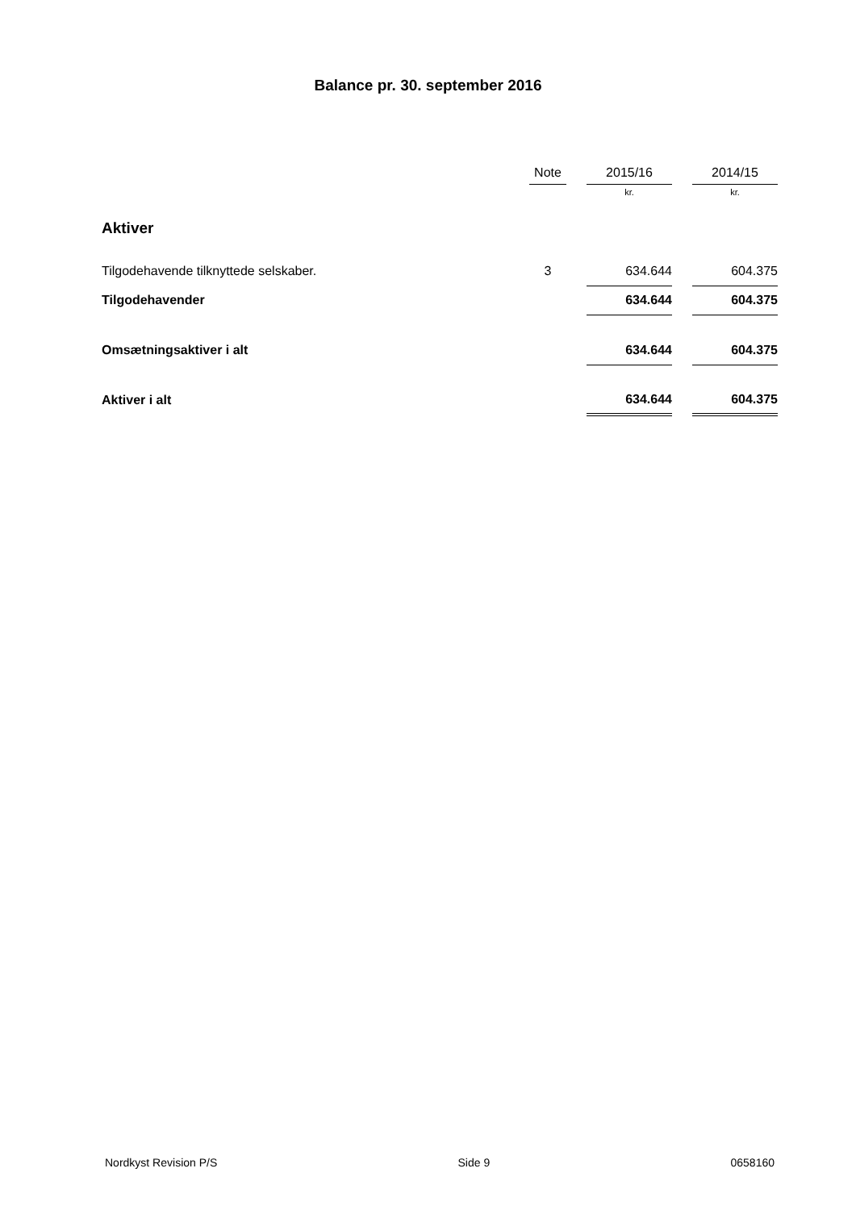Balance pr. 30. september 2016
| | Note | | 2015/16 | | 2014/15 |
| --- | --- | --- | --- | --- | --- |
| | | | kr. | | kr. |
| Aktiver | | | | | |
| Tilgodehavende tilknyttede selskaber. | 3 | | 634.644 | | 604.375 |
| Tilgodehavender | | | 634.644 | | 604.375 |
| Omsætningsaktiver i alt | | | 634.644 | | 604.375 |
| Aktiver i alt | | | 634.644 | | 604.375 |
Nordkyst Revision P/S Side 9 0658160